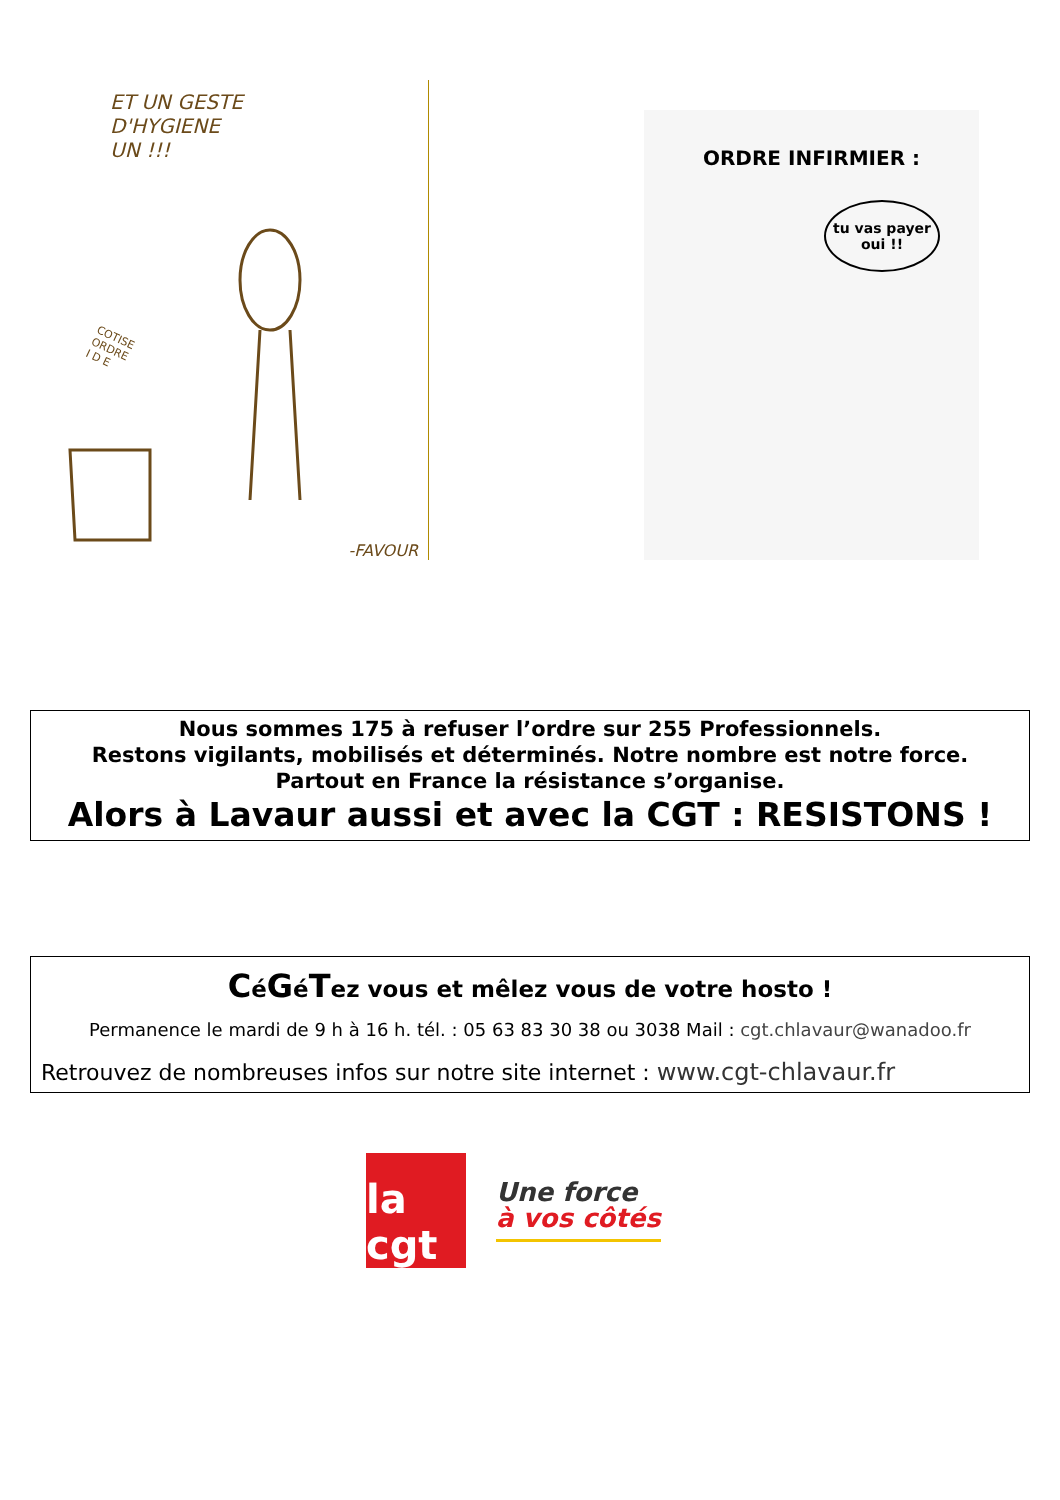ET UN GESTE
D'HYGIENE
UN !!!
COTISE
ORDRE
I D E
-FAVOUR
ORDRE INFIRMIER :
tu vas payer oui !!
Nous sommes 175 à refuser l’ordre sur 255 Professionnels.
Restons vigilants, mobilisés et déterminés. Notre nombre est notre force.
Partout en France la résistance s’organise.
Alors à Lavaur aussi et avec la CGT : RESISTONS !
CéGéTez vous et mêlez vous de votre hosto !
Permanence le mardi de 9 h à 16 h. tél. : 05 63 83 30 38 ou 3038 Mail : cgt.chlavaur@wanadoo.fr
Retrouvez de nombreuses infos sur notre site internet : www.cgt-chlavaur.fr
la cgt
Une force
à vos côtés